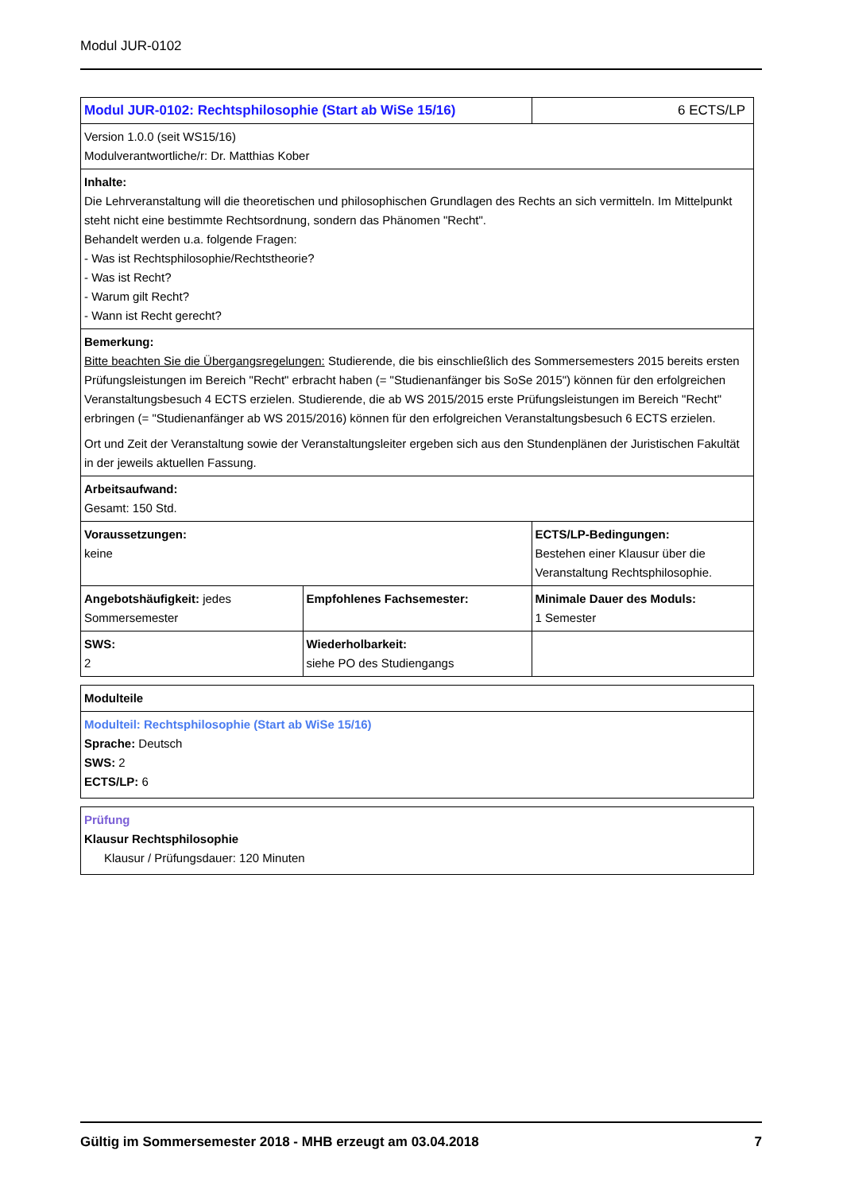Modul JUR-0102
| Modul JUR-0102: Rechtsphilosophie (Start ab WiSe 15/16) | | 6 ECTS/LP |
| Version 1.0.0 (seit WS15/16) Modulverantwortliche/r: Dr. Matthias Kober | | |
| Inhalte: Die Lehrveranstaltung will die theoretischen und philosophischen Grundlagen des Rechts an sich vermitteln. Im Mittelpunkt steht nicht eine bestimmte Rechtsordnung, sondern das Phänomen "Recht". Behandelt werden u.a. folgende Fragen: - Was ist Rechtsphilosophie/Rechtstheorie? - Was ist Recht? - Warum gilt Recht? - Wann ist Recht gerecht? | | |
| Bemerkung: Bitte beachten Sie die Übergangsregelungen: Studierende, die bis einschließlich des Sommersemesters 2015 bereits ersten Prüfungsleistungen im Bereich "Recht" erbracht haben (= "Studienanfänger bis SoSe 2015") können für den erfolgreichen Veranstaltungsbesuch 4 ECTS erzielen. Studierende, die ab WS 2015/2015 erste Prüfungsleistungen im Bereich "Recht" erbringen (= "Studienanfänger ab WS 2015/2016) können für den erfolgreichen Veranstaltungsbesuch 6 ECTS erzielen. Ort und Zeit der Veranstaltung sowie der Veranstaltungsleiter ergeben sich aus den Stundenplänen der Juristischen Fakultät in der jeweils aktuellen Fassung. | | |
| Arbeitsaufwand: Gesamt: 150 Std. | | |
| Voraussetzungen: keine | | ECTS/LP-Bedingungen: Bestehen einer Klausur über die Veranstaltung Rechtsphilosophie. |
| Angebotshäufigkeit: jedes Sommersemester | Empfohlenes Fachsemester: | Minimale Dauer des Moduls: 1 Semester |
| SWS: 2 | Wiederholbarkeit: siehe PO des Studiengangs | |
| Modulteile |
| Modulteil: Rechtsphilosophie (Start ab WiSe 15/16) Sprache: Deutsch SWS: 2 ECTS/LP: 6 |
| Prüfung Klausur Rechtsphilosophie Klausur / Prüfungsdauer: 120 Minuten |
Gültig im Sommersemester 2018 - MHB erzeugt am 03.04.2018 7